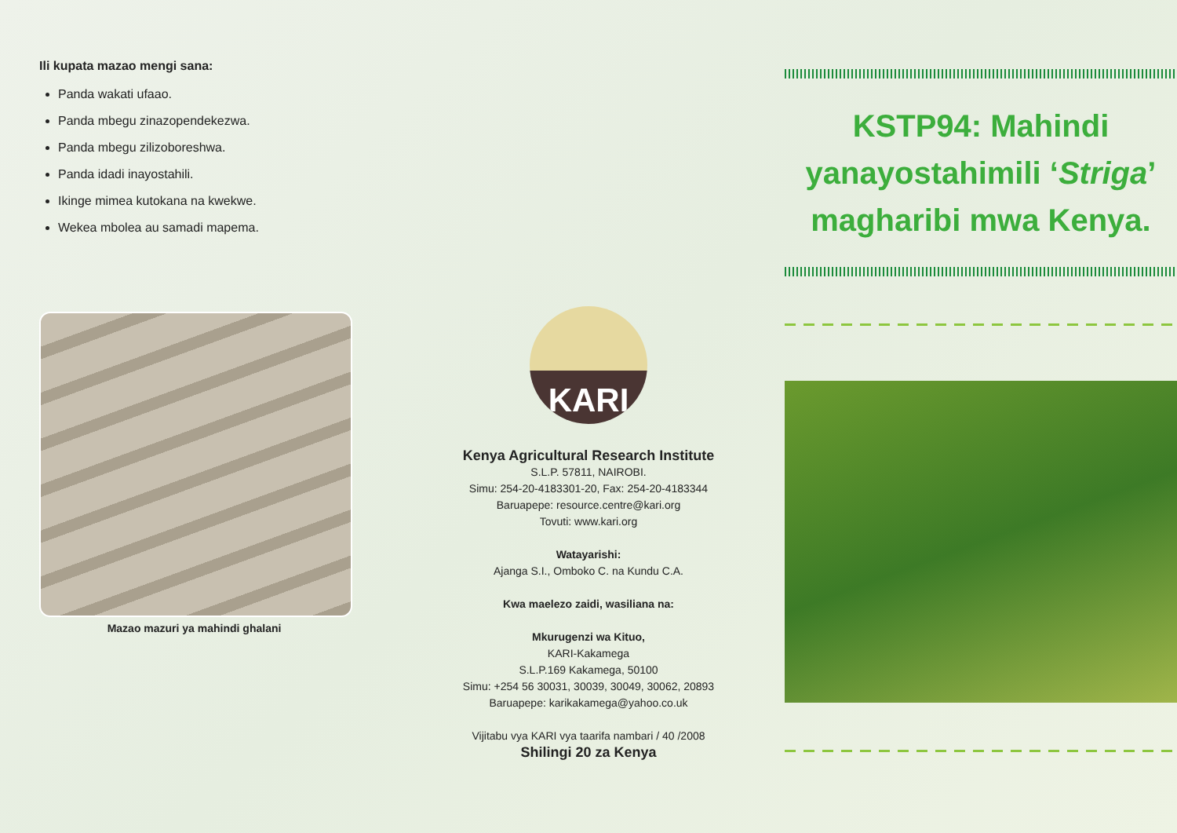Ili kupata mazao mengi sana:
Panda wakati ufaao.
Panda mbegu zinazopendekezwa.
Panda mbegu zilizoboreshwa.
Panda idadi inayostahili.
Ikinge mimea kutokana na kwekwe.
Wekea mbolea au samadi mapema.
Mazao mazuri ya mahindi ghalani
KARI
Kenya Agricultural Research Institute
S.L.P. 57811, NAIROBI.
Simu: 254-20-4183301-20, Fax: 254-20-4183344
Baruapepe: resource.centre@kari.org
Tovuti: www.kari.org
Watayarishi:
Ajanga S.I., Omboko C. na Kundu C.A.
Kwa maelezo zaidi, wasiliana na:
Mkurugenzi wa Kituo,
KARI-Kakamega
S.L.P.169 Kakamega, 50100
Simu: +254 56 30031, 30039, 30049, 30062, 20893
Baruapepe: karikakamega@yahoo.co.uk
Vijitabu vya KARI vya taarifa nambari / 40 /2008
Shilingi 20 za Kenya
KSTP94: Mahindi yanayostahimili ‘Striga’ magharibi mwa Kenya.